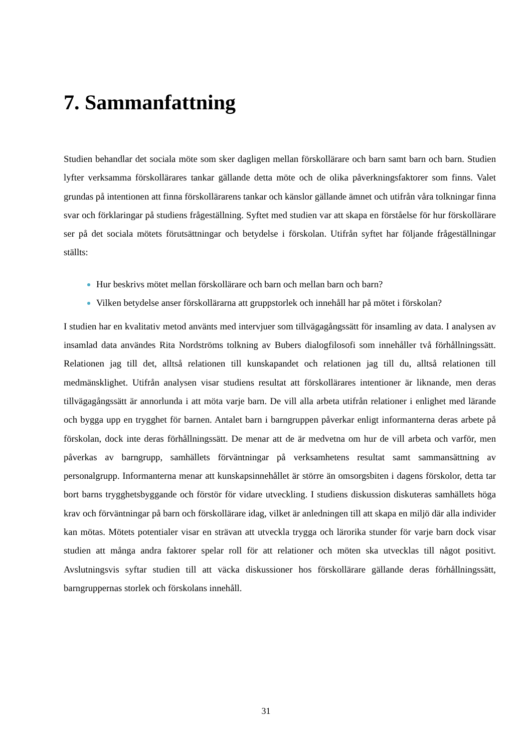7. Sammanfattning
Studien behandlar det sociala möte som sker dagligen mellan förskollärare och barn samt barn och barn. Studien lyfter verksamma förskollärares tankar gällande detta möte och de olika påverkningsfaktorer som finns. Valet grundas på intentionen att finna förskollärarens tankar och känslor gällande ämnet och utifrån våra tolkningar finna svar och förklaringar på studiens frågeställning. Syftet med studien var att skapa en förståelse för hur förskollärare ser på det sociala mötets förutsättningar och betydelse i förskolan. Utifrån syftet har följande frågeställningar ställts:
Hur beskrivs mötet mellan förskollärare och barn och mellan barn och barn?
Vilken betydelse anser förskollärarna att gruppstorlek och innehåll har på mötet i förskolan?
I studien har en kvalitativ metod använts med intervjuer som tillvägagångssätt för insamling av data. I analysen av insamlad data användes Rita Nordströms tolkning av Bubers dialogfilosofi som innehåller två förhållningssätt. Relationen jag till det, alltså relationen till kunskapandet och relationen jag till du, alltså relationen till medmänsklighet. Utifrån analysen visar studiens resultat att förskollärares intentioner är liknande, men deras tillvägagångssätt är annorlunda i att möta varje barn. De vill alla arbeta utifrån relationer i enlighet med lärande och bygga upp en trygghet för barnen. Antalet barn i barngruppen påverkar enligt informanterna deras arbete på förskolan, dock inte deras förhållningssätt. De menar att de är medvetna om hur de vill arbeta och varför, men påverkas av barngrupp, samhällets förväntningar på verksamhetens resultat samt sammansättning av personalgrupp. Informanterna menar att kunskapsinnehållet är större än omsorgsbiten i dagens förskolor, detta tar bort barns trygghetsbyggande och förstör för vidare utveckling. I studiens diskussion diskuteras samhällets höga krav och förväntningar på barn och förskollärare idag, vilket är anledningen till att skapa en miljö där alla individer kan mötas. Mötets potentialer visar en strävan att utveckla trygga och lärorika stunder för varje barn dock visar studien att många andra faktorer spelar roll för att relationer och möten ska utvecklas till något positivt. Avslutningsvis syftar studien till att väcka diskussioner hos förskollärare gällande deras förhållningssätt, barngruppernas storlek och förskolans innehåll.
31